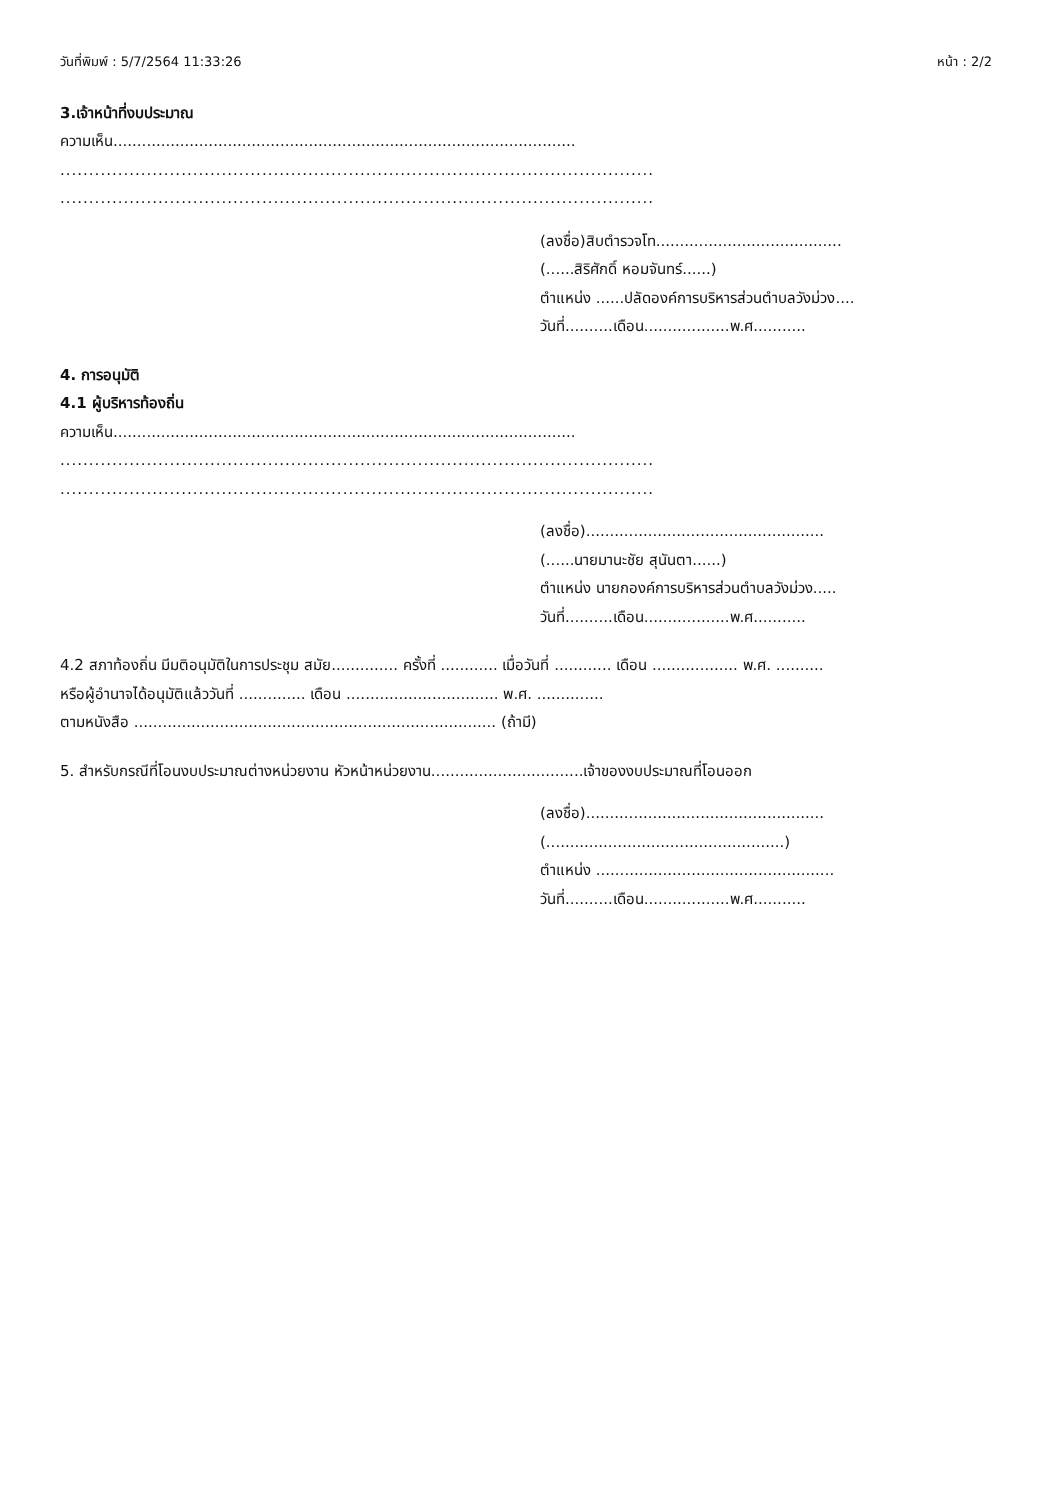วันที่พิมพ์ : 5/7/2564 11:33:26 หน้า : 2/2
3.เจ้าหน้าที่งบประมาณ
ความเห็น.................................................................................................
.......................................................................................................
.......................................................................................................
(ลงชื่อ)สิบตำรวจโท.......................................
(......สิริศักดิ์ หอมจันทร์......)
ตำแหน่ง ......ปลัดองค์การบริหารส่วนตำบลวังม่วง....
วันที่..........เดือน..................พ.ศ...........
4. การอนุมัติ
4.1 ผู้บริหารท้องถิ่น
ความเห็น.................................................................................................
.......................................................................................................
.......................................................................................................
(ลงชื่อ)..................................................
(......นายมานะชัย สุนันตา......)
ตำแหน่ง นายกองค์การบริหารส่วนตำบลวังม่วง.....
วันที่..........เดือน..................พ.ศ...........
4.2 สภาท้องถิ่น มีมติอนุมัติในการประชุม สมัย.............. ครั้งที่ ............ เมื่อวันที่ ............ เดือน .................. พ.ศ. ..........
หรือผู้อำนาจได้อนุมัติแล้ววันที่ .............. เดือน ................................ พ.ศ. ..............
ตามหนังสือ ............................................................................ (ถ้ามี)
5. สำหรับกรณีที่โอนงบประมาณต่างหน่วยงาน หัวหน้าหน่วยงาน................................เจ้าของงบประมาณที่โอนออก
(ลงชื่อ)..................................................
(..................................................)
ตำแหน่ง ..................................................
วันที่..........เดือน..................พ.ศ...........